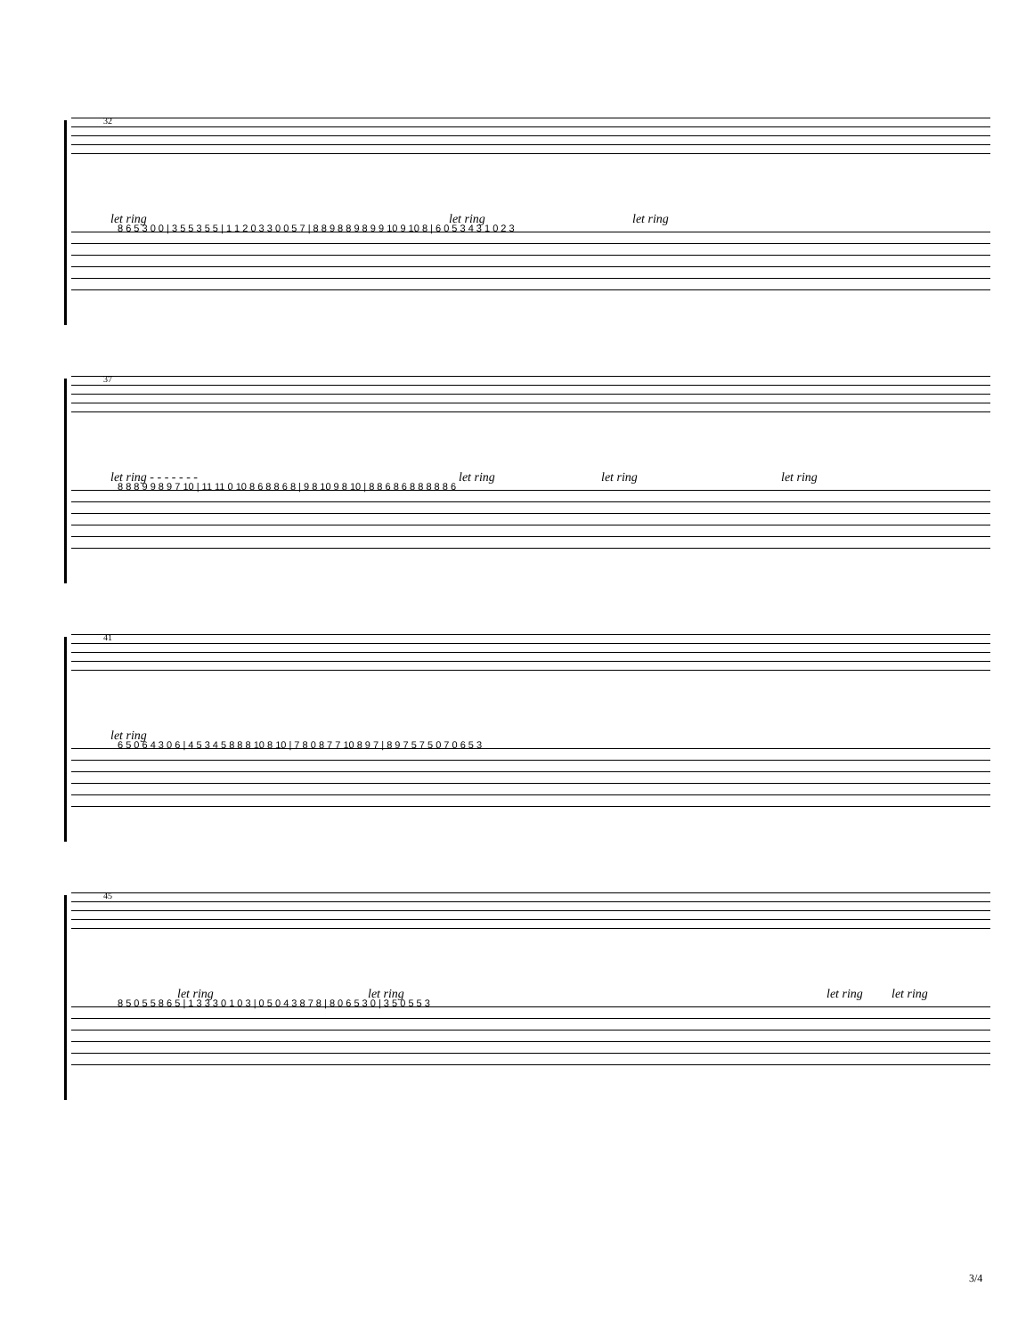32
let ring let ring let ring
8 6 5 3 0 0 | 3 5 5 3 5 5 | 1 1 2 0 3 3 0 0 5 7 | 8 8 9 8 8 9 8 9 9 10 9 10 8 | 6 0 5 3 4 3 1 0 2 3
37
let ring - - - - - - - let ring let ring let ring
8 8 8 9 9 8 9 7 10 | 11 11 0 10 8 6 8 8 6 8 | 9 8 10 9 8 10 | 8 8 6 8 6 8 8 8 8 8 6
41
let ring
6 5 0 6 4 3 0 6 | 4 5 3 4 5 8 8 8 10 8 10 | 7 8 0 8 7 7 10 8 9 7 | 8 9 7 5 7 5 0 7 0 6 5 3
45
let ring let ring let ring let ring
8 5 0 5 5 8 6 5 | 1 3 3 3 0 1 0 3 | 0 5 0 4 3 8 7 8 | 8 0 6 5 3 0 | 3 5 0 5 5 3
3/4